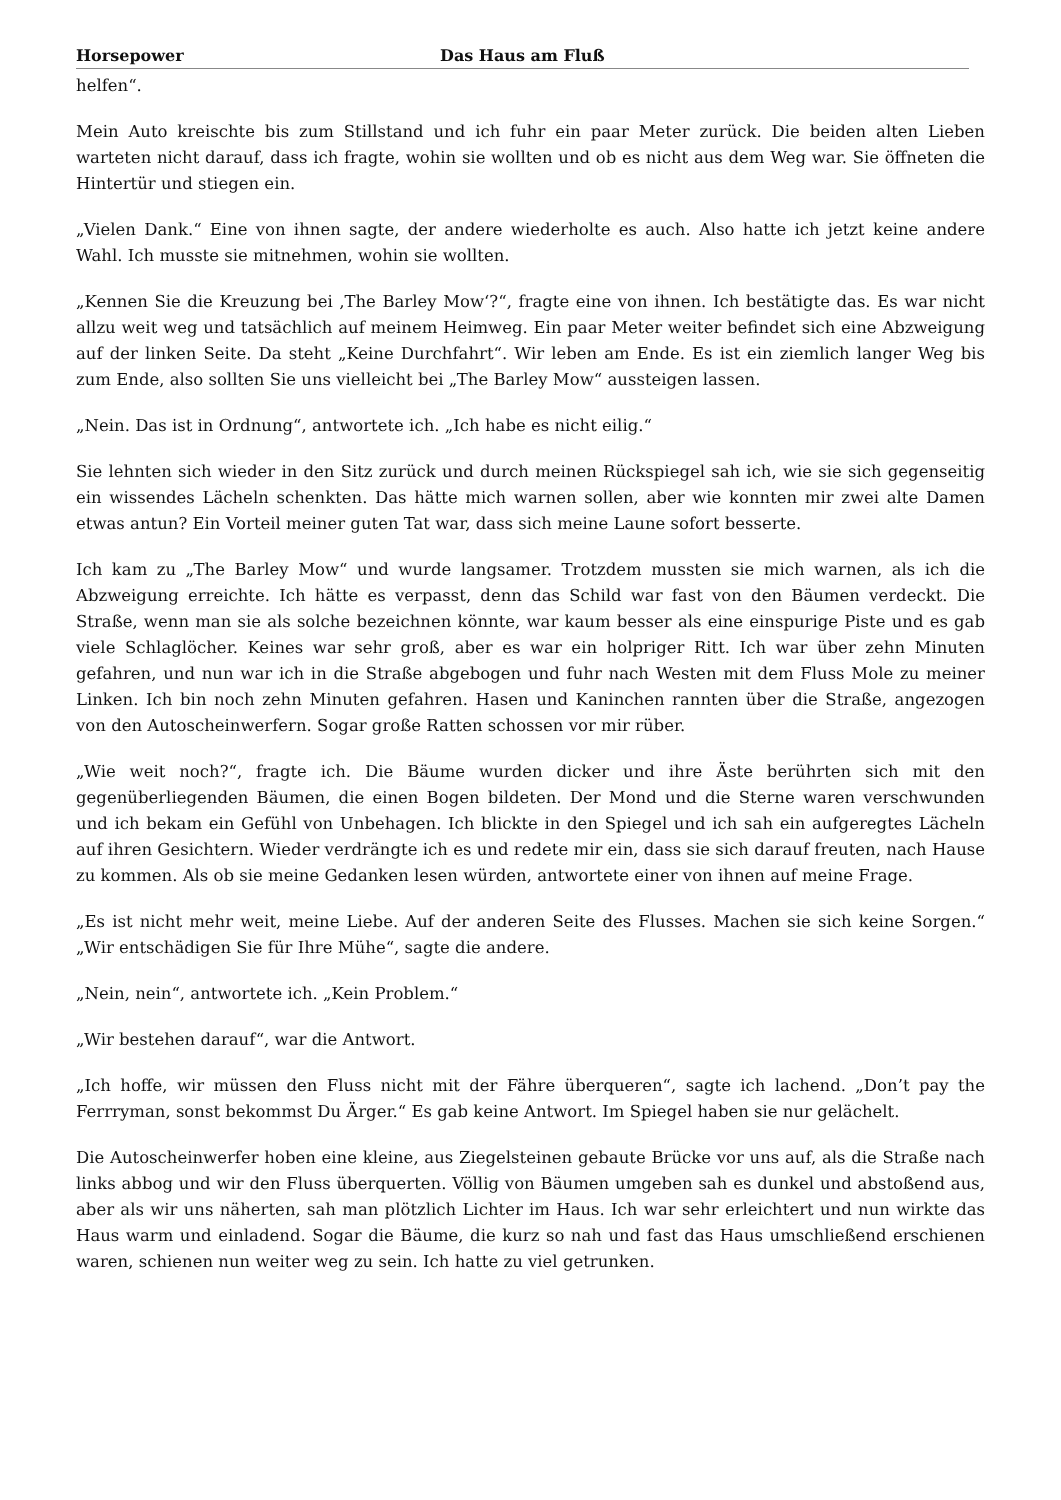Horsepower Das Haus am Fluß
helfen“.
Mein Auto kreischte bis zum Stillstand und ich fuhr ein paar Meter zurück. Die beiden alten Lieben warteten nicht darauf, dass ich fragte, wohin sie wollten und ob es nicht aus dem Weg war. Sie öffneten die Hintertür und stiegen ein.
„Vielen Dank.“ Eine von ihnen sagte, der andere wiederholte es auch. Also hatte ich jetzt keine andere Wahl. Ich musste sie mitnehmen, wohin sie wollten.
„Kennen Sie die Kreuzung bei ‚The Barley Mow‘?“, fragte eine von ihnen. Ich bestätigte das. Es war nicht allzu weit weg und tatsächlich auf meinem Heimweg. Ein paar Meter weiter befindet sich eine Abzweigung auf der linken Seite. Da steht „Keine Durchfahrt“. Wir leben am Ende. Es ist ein ziemlich langer Weg bis zum Ende, also sollten Sie uns vielleicht bei „The Barley Mow“ aussteigen lassen.
„Nein. Das ist in Ordnung“, antwortete ich. „Ich habe es nicht eilig.“
Sie lehnten sich wieder in den Sitz zurück und durch meinen Rückspiegel sah ich, wie sie sich gegenseitig ein wissendes Lächeln schenkten. Das hätte mich warnen sollen, aber wie konnten mir zwei alte Damen etwas antun? Ein Vorteil meiner guten Tat war, dass sich meine Laune sofort besserte.
Ich kam zu „The Barley Mow“ und wurde langsamer. Trotzdem mussten sie mich warnen, als ich die Abzweigung erreichte. Ich hätte es verpasst, denn das Schild war fast von den Bäumen verdeckt. Die Straße, wenn man sie als solche bezeichnen könnte, war kaum besser als eine einspurige Piste und es gab viele Schlaglöcher. Keines war sehr groß, aber es war ein holpriger Ritt. Ich war über zehn Minuten gefahren, und nun war ich in die Straße abgebogen und fuhr nach Westen mit dem Fluss Mole zu meiner Linken. Ich bin noch zehn Minuten gefahren. Hasen und Kaninchen rannten über die Straße, angezogen von den Autoscheinwerfern. Sogar große Ratten schossen vor mir rüber.
„Wie weit noch?“, fragte ich. Die Bäume wurden dicker und ihre Äste berührten sich mit den gegenüberliegenden Bäumen, die einen Bogen bildeten. Der Mond und die Sterne waren verschwunden und ich bekam ein Gefühl von Unbehagen. Ich blickte in den Spiegel und ich sah ein aufgeregtes Lächeln auf ihren Gesichtern. Wieder verdrängte ich es und redete mir ein, dass sie sich darauf freuten, nach Hause zu kommen. Als ob sie meine Gedanken lesen würden, antwortete einer von ihnen auf meine Frage.
„Es ist nicht mehr weit, meine Liebe. Auf der anderen Seite des Flusses. Machen sie sich keine Sorgen.“ „Wir entschädigen Sie für Ihre Mühe“, sagte die andere.
„Nein, nein“, antwortete ich. „Kein Problem.“
„Wir bestehen darauf“, war die Antwort.
„Ich hoffe, wir müssen den Fluss nicht mit der Fähre überqueren“, sagte ich lachend. „Don’t pay the Ferrryman, sonst bekommst Du Ärger.“ Es gab keine Antwort. Im Spiegel haben sie nur gelächelt.
Die Autoscheinwerfer hoben eine kleine, aus Ziegelsteinen gebaute Brücke vor uns auf, als die Straße nach links abbog und wir den Fluss überquerten. Völlig von Bäumen umgeben sah es dunkel und abstoßend aus, aber als wir uns näherten, sah man plötzlich Lichter im Haus. Ich war sehr erleichtert und nun wirkte das Haus warm und einladend. Sogar die Bäume, die kurz so nah und fast das Haus umschließend erschienen waren, schienen nun weiter weg zu sein. Ich hatte zu viel getrunken.